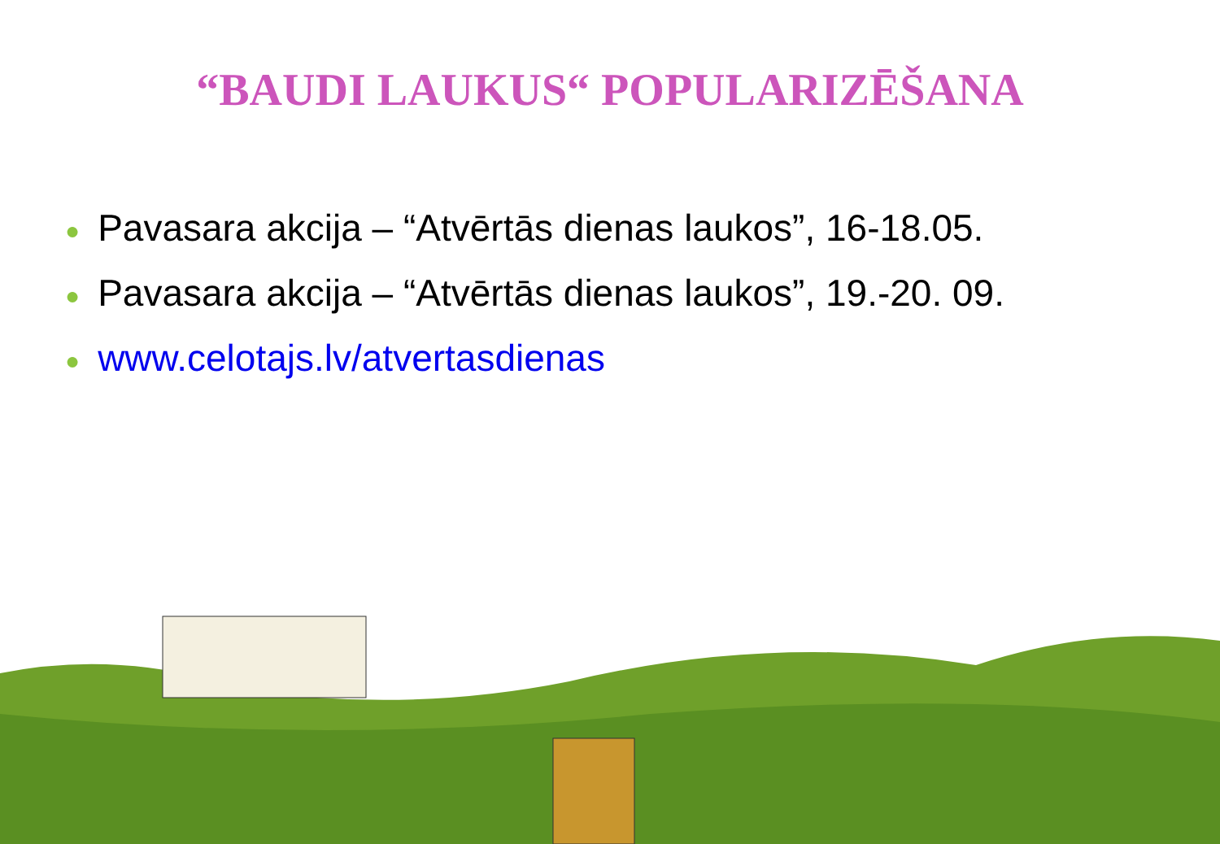“BAUDI LAUKUS“ POPULARIZĒŠANA
● Pavasara akcija – “Atvērtās dienas laukos”, 16-18.05.
● Pavasara akcija – “Atvērtās dienas laukos”, 19.-20. 09.
● www.celotajs.lv/atvertasdienas